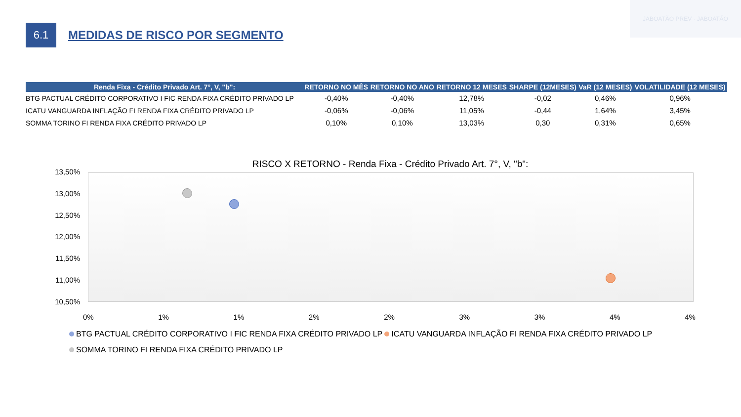JABOATÃO PREV · JABOATÃO
6.1
MEDIDAS DE RISCO POR SEGMENTO
| Renda Fixa - Crédito Privado Art. 7°, V, "b": | RETORNO NO MÊS | RETORNO NO ANO | RETORNO 12 MESES | SHARPE (12MESES) | VaR (12 MESES) | VOLATILIDADE (12 MESES) |
| --- | --- | --- | --- | --- | --- | --- |
| BTG PACTUAL CRÉDITO CORPORATIVO I FIC RENDA FIXA CRÉDITO PRIVADO LP | -0,40% | -0,40% | 12,78% | -0,02 | 0,46% | 0,96% |
| ICATU VANGUARDA INFLAÇÃO FI RENDA FIXA CRÉDITO PRIVADO LP | -0,06% | -0,06% | 11,05% | -0,44 | 1,64% | 3,45% |
| SOMMA TORINO FI RENDA FIXA CRÉDITO PRIVADO LP | 0,10% | 0,10% | 13,03% | 0,30 | 0,31% | 0,65% |
RISCO X RETORNO - Renda Fixa - Crédito Privado Art. 7°, V, "b":
13,50%
13,00%
12,50%
12,00%
11,50%
11,00%
10,50%
0% 1% 1% 2% 2% 3% 3% 4% 4%
BTG PACTUAL CRÉDITO CORPORATIVO I FIC RENDA FIXA CRÉDITO PRIVADO LP ICATU VANGUARDA INFLAÇÃO FI RENDA FIXA CRÉDITO PRIVADO LP
SOMMA TORINO FI RENDA FIXA CRÉDITO PRIVADO LP